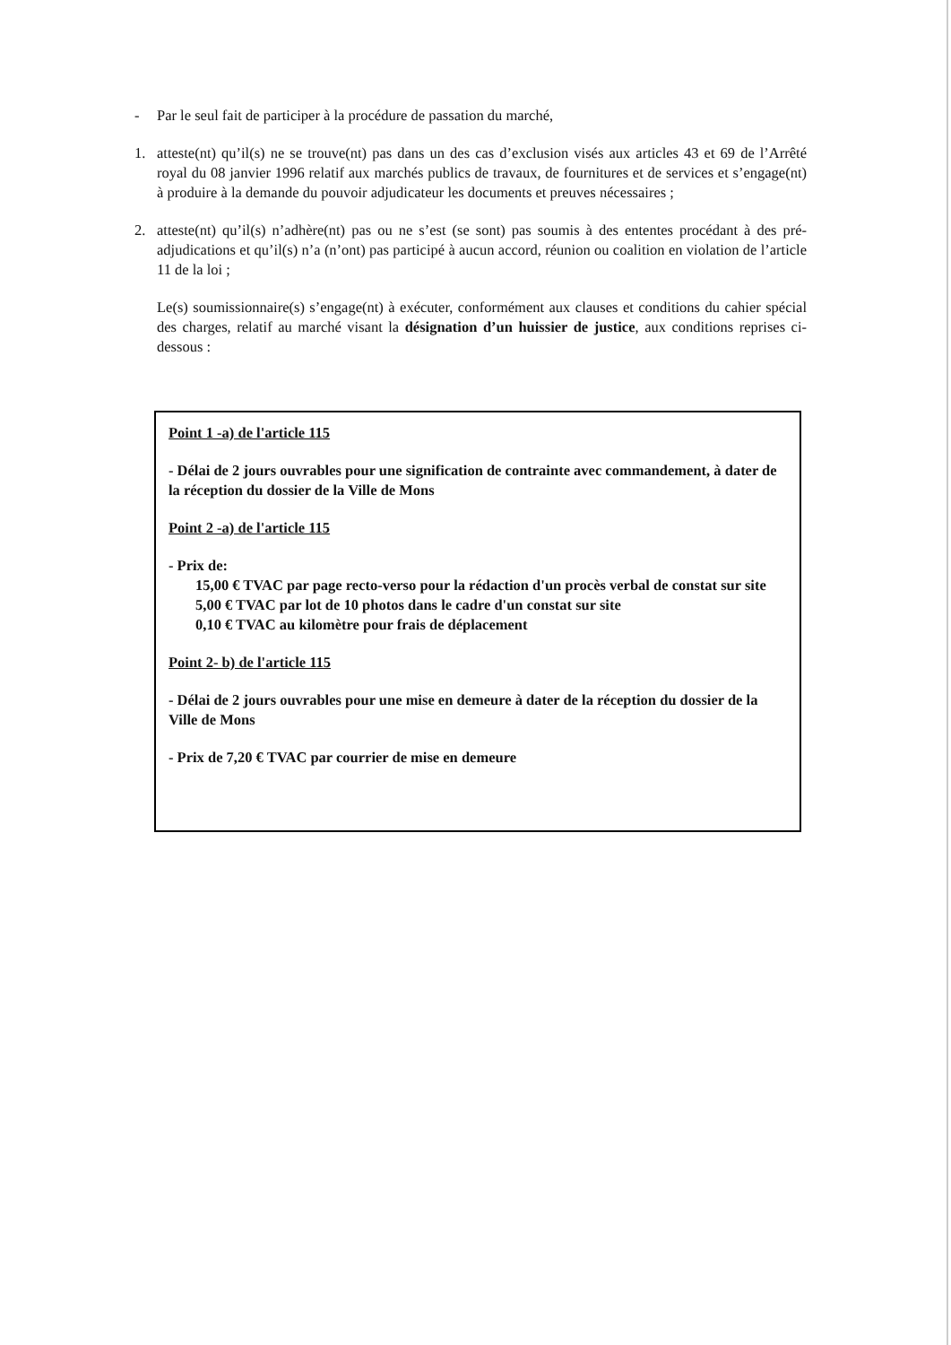- Par le seul fait de participer à la procédure de passation du marché,
1. atteste(nt) qu’il(s) ne se trouve(nt) pas dans un des cas d’exclusion visés aux articles 43 et 69 de l’Arrêté royal du 08 janvier 1996 relatif aux marchés publics de travaux, de fournitures et de services et s’engage(nt) à produire à la demande du pouvoir adjudicateur les documents et preuves nécessaires ;
2. atteste(nt) qu’il(s) n’adhère(nt) pas ou ne s’est (se sont) pas soumis à des ententes procédant à des pré-adjudications et qu’il(s) n’a (n’ont) pas participé à aucun accord, réunion ou coalition en violation de l’article 11 de la loi ;
Le(s) soumissionnaire(s) s’engage(nt) à exécuter, conformément aux clauses et conditions du cahier spécial des charges, relatif au marché visant la désignation d’un huissier de justice, aux conditions reprises ci-dessous :
Point 1 -a) de l'article 115
- Délai de 2 jours ouvrables pour une signification de contrainte avec commandement, à dater de la réception du dossier de la Ville de Mons
Point 2 -a) de l'article 115
- Prix de:
15,00 € TVAC par page recto-verso pour la rédaction d'un procès verbal de constat sur site
5,00 € TVAC par lot de 10 photos dans le cadre d'un constat sur site
0,10 € TVAC au kilomètre pour frais de déplacement
Point 2- b) de l'article 115
- Délai de 2 jours ouvrables pour une mise en demeure à dater de la réception du dossier de la Ville de Mons
- Prix de 7,20 € TVAC par courrier de mise en demeure